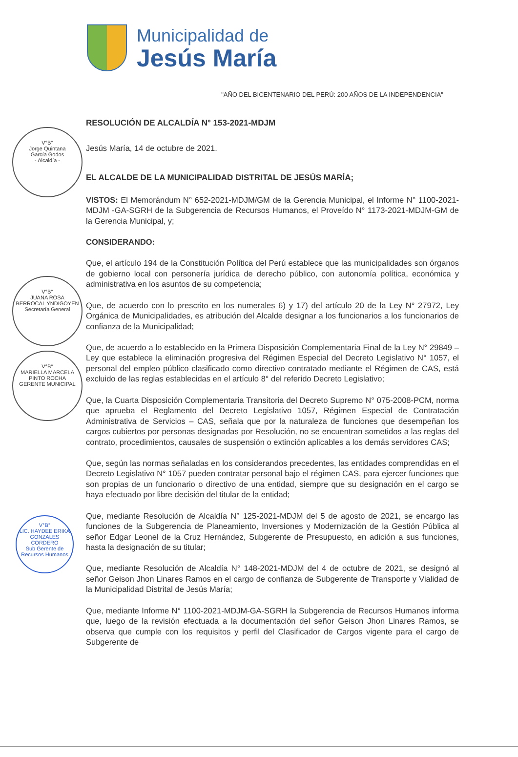Municipalidad de
Jesús María
"AÑO DEL BICENTENARIO DEL PERÚ: 200 AÑOS DE LA INDEPENDENCIA"
RESOLUCIÓN DE ALCALDÍA N° 153-2021-MDJM
Jesús María, 14 de octubre de 2021.
EL ALCALDE DE LA MUNICIPALIDAD DISTRITAL DE JESÚS MARÍA;
VISTOS: El Memorándum N° 652-2021-MDJM/GM de la Gerencia Municipal, el Informe N° 1100-2021-MDJM -GA-SGRH de la Subgerencia de Recursos Humanos, el Proveído N° 1173-2021-MDJM-GM de la Gerencia Municipal, y;
CONSIDERANDO:
Que, el artículo 194 de la Constitución Política del Perú establece que las municipalidades son órganos de gobierno local con personería jurídica de derecho público, con autonomía política, económica y administrativa en los asuntos de su competencia;
Que, de acuerdo con lo prescrito en los numerales 6) y 17) del artículo 20 de la Ley N° 27972, Ley Orgánica de Municipalidades, es atribución del Alcalde designar a los funcionarios a los funcionarios de confianza de la Municipalidad;
Que, de acuerdo a lo establecido en la Primera Disposición Complementaria Final de la Ley N° 29849 – Ley que establece la eliminación progresiva del Régimen Especial del Decreto Legislativo N° 1057, el personal del empleo público clasificado como directivo contratado mediante el Régimen de CAS, está excluido de las reglas establecidas en el artículo 8° del referido Decreto Legislativo;
Que, la Cuarta Disposición Complementaria Transitoria del Decreto Supremo N° 075-2008-PCM, norma que aprueba el Reglamento del Decreto Legislativo 1057, Régimen Especial de Contratación Administrativa de Servicios – CAS, señala que por la naturaleza de funciones que desempeñan los cargos cubiertos por personas designadas por Resolución, no se encuentran sometidos a las reglas del contrato, procedimientos, causales de suspensión o extinción aplicables a los demás servidores CAS;
Que, según las normas señaladas en los considerandos precedentes, las entidades comprendidas en el Decreto Legislativo N° 1057 pueden contratar personal bajo el régimen CAS, para ejercer funciones que son propias de un funcionario o directivo de una entidad, siempre que su designación en el cargo se haya efectuado por libre decisión del titular de la entidad;
Que, mediante Resolución de Alcaldía N° 125-2021-MDJM del 5 de agosto de 2021, se encargo las funciones de la Subgerencia de Planeamiento, Inversiones y Modernización de la Gestión Pública al señor Edgar Leonel de la Cruz Hernández, Subgerente de Presupuesto, en adición a sus funciones, hasta la designación de su titular;
Que, mediante Resolución de Alcaldía N° 148-2021-MDJM del 4 de octubre de 2021, se designó al señor Geison Jhon Linares Ramos en el cargo de confianza de Subgerente de Transporte y Vialidad de la Municipalidad Distrital de Jesús María;
Que, mediante Informe N° 1100-2021-MDJM-GA-SGRH la Subgerencia de Recursos Humanos informa que, luego de la revisión efectuada a la documentación del señor Geison Jhon Linares Ramos, se observa que cumple con los requisitos y perfil del Clasificador de Cargos vigente para el cargo de Subgerente de
V°B°
Jorge Quintana
García Godos
- Alcaldía -
V°B°
JUANA ROSA
BERROCAL YNDIGOYEN
Secretaría General
V°B°
MARIELLA MARCELA
PINTO ROCHA
GERENTE MUNICIPAL
V°B°
LIC. HAYDEE ERIKA
GONZALES CORDERO
Sub Gerente de Recursos Humanos